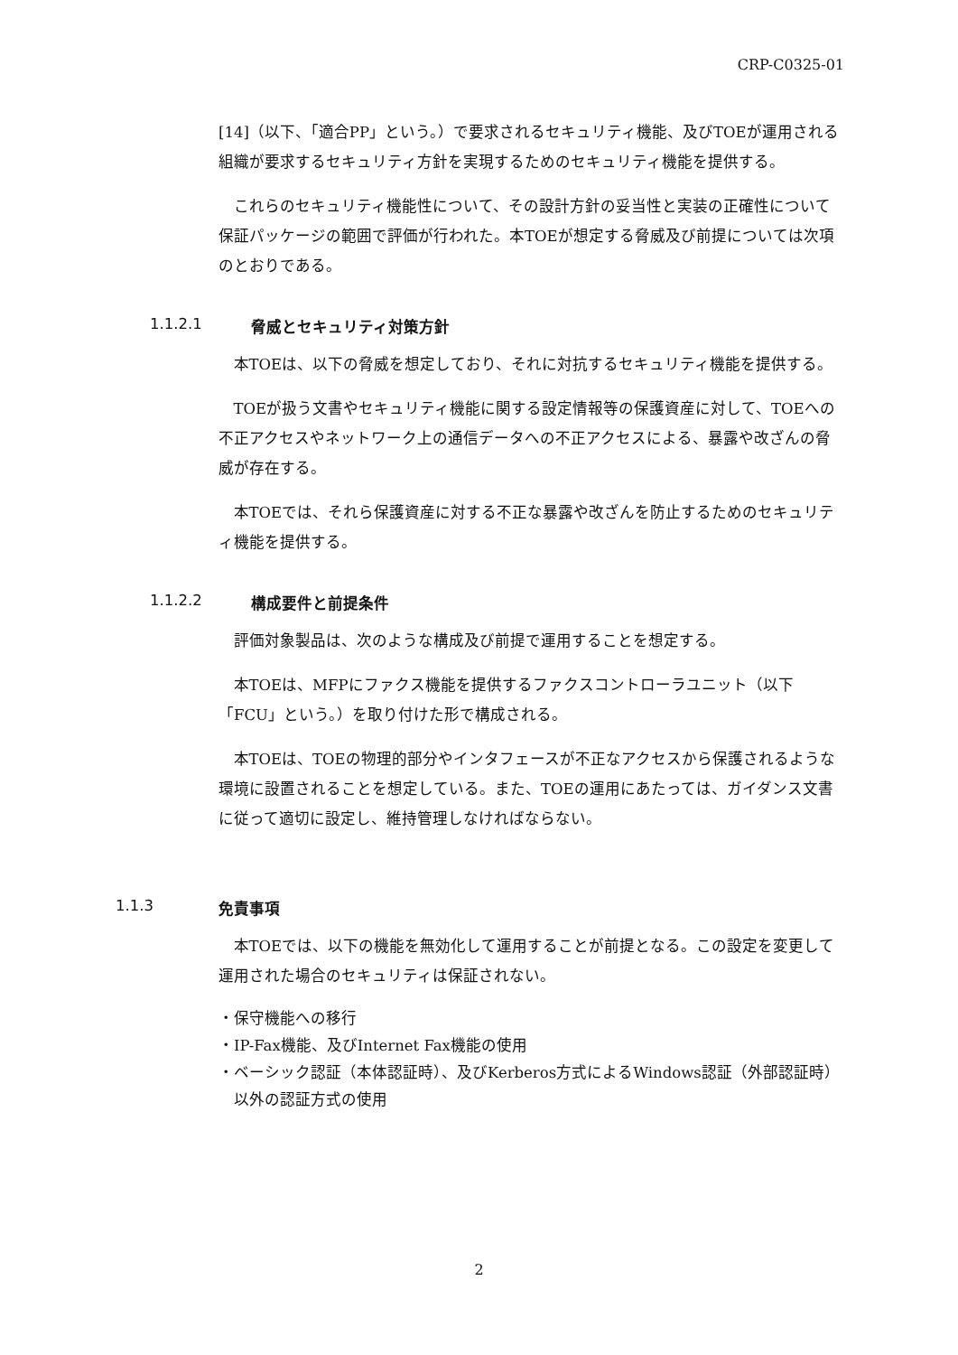CRP-C0325-01
[14]（以下、「適合PP」という。）で要求されるセキュリティ機能、及びTOEが運用される組織が要求するセキュリティ方針を実現するためのセキュリティ機能を提供する。
これらのセキュリティ機能性について、その設計方針の妥当性と実装の正確性について保証パッケージの範囲で評価が行われた。本TOEが想定する脅威及び前提については次項のとおりである。
1.1.2.1 脅威とセキュリティ対策方針
本TOEは、以下の脅威を想定しており、それに対抗するセキュリティ機能を提供する。
TOEが扱う文書やセキュリティ機能に関する設定情報等の保護資産に対して、TOEへの不正アクセスやネットワーク上の通信データへの不正アクセスによる、暴露や改ざんの脅威が存在する。
本TOEでは、それら保護資産に対する不正な暴露や改ざんを防止するためのセキュリティ機能を提供する。
1.1.2.2 構成要件と前提条件
評価対象製品は、次のような構成及び前提で運用することを想定する。
本TOEは、MFPにファクス機能を提供するファクスコントローラユニット（以下「FCU」という。）を取り付けた形で構成される。
本TOEは、TOEの物理的部分やインタフェースが不正なアクセスから保護されるような環境に設置されることを想定している。また、TOEの運用にあたっては、ガイダンス文書に従って適切に設定し、維持管理しなければならない。
1.1.3 免責事項
本TOEでは、以下の機能を無効化して運用することが前提となる。この設定を変更して運用された場合のセキュリティは保証されない。
・保守機能への移行
・IP-Fax機能、及びInternet Fax機能の使用
・ベーシック認証（本体認証時）、及びKerberos方式によるWindows認証（外部認証時）以外の認証方式の使用
2